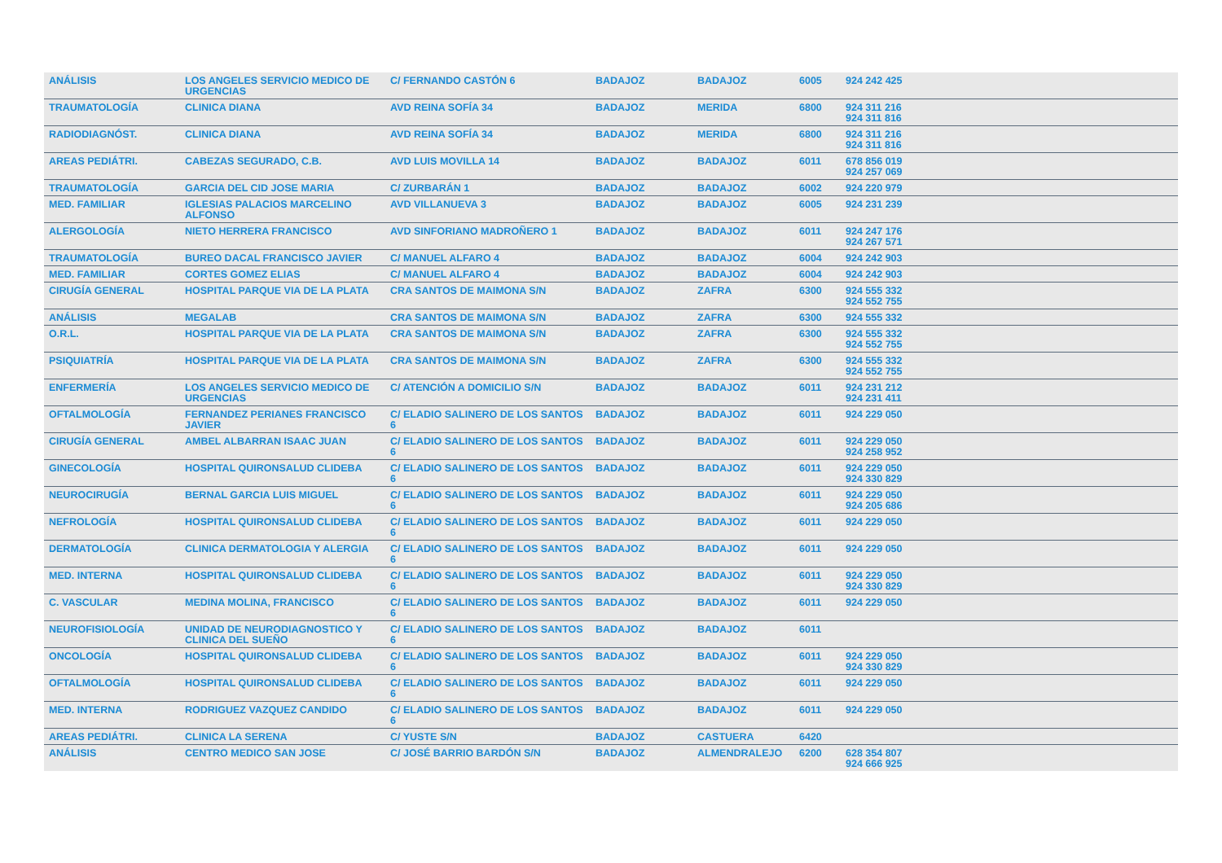| ANÁLISIS | LOS ANGELES SERVICIO MEDICO DE URGENCIAS | C/ FERNANDO CASTÓN 6 | BADAJOZ | BADAJOZ | 6005 | 924 242 425 |
| TRAUMATOLOGÍA | CLINICA DIANA | AVD REINA SOFÍA 34 | BADAJOZ | MERIDA | 6800 | 924 311 216 924 311 816 |
| RADIODIAGNÓST. | CLINICA DIANA | AVD REINA SOFÍA 34 | BADAJOZ | MERIDA | 6800 | 924 311 216 924 311 816 |
| AREAS PEDIÁTRI. | CABEZAS SEGURADO, C.B. | AVD LUIS MOVILLA 14 | BADAJOZ | BADAJOZ | 6011 | 678 856 019 924 257 069 |
| TRAUMATOLOGÍA | GARCIA DEL CID JOSE MARIA | C/ ZURBARÁN 1 | BADAJOZ | BADAJOZ | 6002 | 924 220 979 |
| MED. FAMILIAR | IGLESIAS PALACIOS MARCELINO ALFONSO | AVD VILLANUEVA 3 | BADAJOZ | BADAJOZ | 6005 | 924 231 239 |
| ALERGOLOGÍA | NIETO HERRERA FRANCISCO | AVD SINFORIANO MADROÑERO 1 | BADAJOZ | BADAJOZ | 6011 | 924 247 176 924 267 571 |
| TRAUMATOLOGÍA | BUREO DACAL FRANCISCO JAVIER | C/ MANUEL ALFARO 4 | BADAJOZ | BADAJOZ | 6004 | 924 242 903 |
| MED. FAMILIAR | CORTES GOMEZ ELIAS | C/ MANUEL ALFARO 4 | BADAJOZ | BADAJOZ | 6004 | 924 242 903 |
| CIRUGÍA GENERAL | HOSPITAL PARQUE VIA DE LA PLATA | CRA SANTOS DE MAIMONA S/N | BADAJOZ | ZAFRA | 6300 | 924 555 332 924 552 755 |
| ANÁLISIS | MEGALAB | CRA SANTOS DE MAIMONA S/N | BADAJOZ | ZAFRA | 6300 | 924 555 332 |
| O.R.L. | HOSPITAL PARQUE VIA DE LA PLATA | CRA SANTOS DE MAIMONA S/N | BADAJOZ | ZAFRA | 6300 | 924 555 332 924 552 755 |
| PSIQUIATRÍA | HOSPITAL PARQUE VIA DE LA PLATA | CRA SANTOS DE MAIMONA S/N | BADAJOZ | ZAFRA | 6300 | 924 555 332 924 552 755 |
| ENFERMERÍA | LOS ANGELES SERVICIO MEDICO DE URGENCIAS | C/ ATENCIÓN A DOMICILIO S/N | BADAJOZ | BADAJOZ | 6011 | 924 231 212 924 231 411 |
| OFTALMOLOGÍA | FERNANDEZ PERIANES FRANCISCO JAVIER | C/ ELADIO SALINERO DE LOS SANTOS 6 | BADAJOZ | BADAJOZ | 6011 | 924 229 050 |
| CIRUGÍA GENERAL | AMBEL ALBARRAN ISAAC JUAN | C/ ELADIO SALINERO DE LOS SANTOS 6 | BADAJOZ | BADAJOZ | 6011 | 924 229 050 924 258 952 |
| GINECOLOGÍA | HOSPITAL QUIRONSALUD CLIDEBA | C/ ELADIO SALINERO DE LOS SANTOS 6 | BADAJOZ | BADAJOZ | 6011 | 924 229 050 924 330 829 |
| NEUROCIRUGÍA | BERNAL GARCIA LUIS MIGUEL | C/ ELADIO SALINERO DE LOS SANTOS 6 | BADAJOZ | BADAJOZ | 6011 | 924 229 050 924 205 686 |
| NEFROLOGÍA | HOSPITAL QUIRONSALUD CLIDEBA | C/ ELADIO SALINERO DE LOS SANTOS 6 | BADAJOZ | BADAJOZ | 6011 | 924 229 050 |
| DERMATOLOGÍA | CLINICA DERMATOLOGIA Y ALERGIA | C/ ELADIO SALINERO DE LOS SANTOS 6 | BADAJOZ | BADAJOZ | 6011 | 924 229 050 |
| MED. INTERNA | HOSPITAL QUIRONSALUD CLIDEBA | C/ ELADIO SALINERO DE LOS SANTOS 6 | BADAJOZ | BADAJOZ | 6011 | 924 229 050 924 330 829 |
| C. VASCULAR | MEDINA MOLINA, FRANCISCO | C/ ELADIO SALINERO DE LOS SANTOS 6 | BADAJOZ | BADAJOZ | 6011 | 924 229 050 |
| NEUROFISIOLOGÍA | UNIDAD DE NEURODIAGNOSTICO Y CLINICA DEL SUEÑO | C/ ELADIO SALINERO DE LOS SANTOS 6 | BADAJOZ | BADAJOZ | 6011 | |
| ONCOLOGÍA | HOSPITAL QUIRONSALUD CLIDEBA | C/ ELADIO SALINERO DE LOS SANTOS 6 | BADAJOZ | BADAJOZ | 6011 | 924 229 050 924 330 829 |
| OFTALMOLOGÍA | HOSPITAL QUIRONSALUD CLIDEBA | C/ ELADIO SALINERO DE LOS SANTOS 6 | BADAJOZ | BADAJOZ | 6011 | 924 229 050 |
| MED. INTERNA | RODRIGUEZ VAZQUEZ CANDIDO | C/ ELADIO SALINERO DE LOS SANTOS 6 | BADAJOZ | BADAJOZ | 6011 | 924 229 050 |
| AREAS PEDIÁTRI. | CLINICA LA SERENA | C/ YUSTE S/N | BADAJOZ | CASTUERA | 6420 | |
| ANÁLISIS | CENTRO MEDICO SAN JOSE | C/ JOSÉ BARRIO BARDÓN S/N | BADAJOZ | ALMENDRALEJO | 6200 | 628 354 807 924 666 925 |